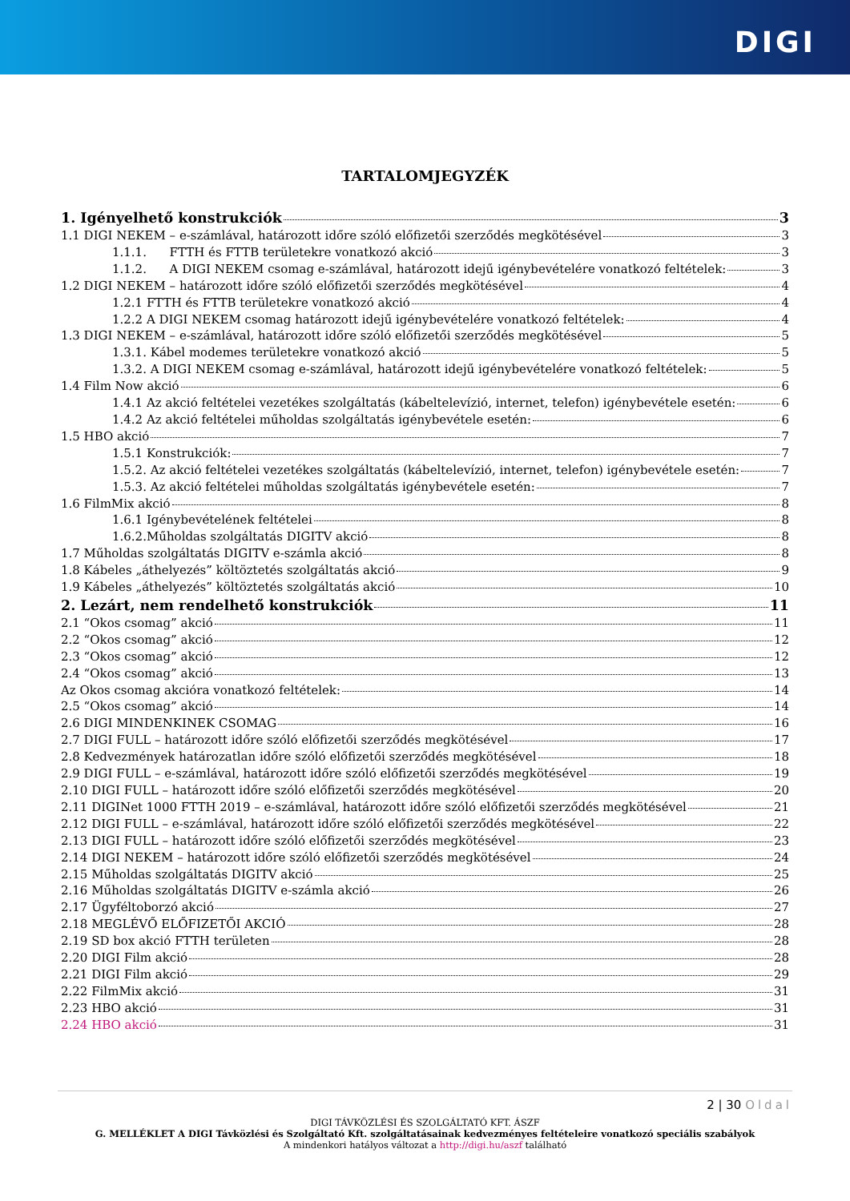DIGI
TARTALOMJEGYZÉK
1. Igényelhető konstrukciók 3
1.1 DIGI NEKEM – e-számlával, határozott időre szóló előfizetői szerződés megkötésével 3
1.1.1. FTTH és FTTB területekre vonatkozó akció 3
1.1.2. A DIGI NEKEM csomag e-számlával, határozott idejű igénybevételére vonatkozó feltételek: 3
1.2 DIGI NEKEM – határozott időre szóló előfizetői szerződés megkötésével 4
1.2.1 FTTH és FTTB területekre vonatkozó akció 4
1.2.2 A DIGI NEKEM csomag határozott idejű igénybevételére vonatkozó feltételek: 4
1.3 DIGI NEKEM – e-számlával, határozott időre szóló előfizetői szerződés megkötésével 5
1.3.1. Kábel modemes területekre vonatkozó akció 5
1.3.2. A DIGI NEKEM csomag e-számlával, határozott idejű igénybevételére vonatkozó feltételek: 5
1.4 Film Now akció 6
1.4.1 Az akció feltételei vezetékes szolgáltatás (kábeltelevízió, internet, telefon) igénybevétele esetén: 6
1.4.2 Az akció feltételei műholdas szolgáltatás igénybevétele esetén: 6
1.5 HBO akció 7
1.5.1 Konstrukciók: 7
1.5.2. Az akció feltételei vezetékes szolgáltatás (kábeltelevízió, internet, telefon) igénybevétele esetén: 7
1.5.3. Az akció feltételei műholdas szolgáltatás igénybevétele esetén: 7
1.6 FilmMix akció 8
1.6.1 Igénybevételének feltételei 8
1.6.2.Műholdas szolgáltatás DIGITV akció 8
1.7 Műholdas szolgáltatás DIGITV e-számla akció 8
1.8 Kábeles „áthelyezés” költöztetés szolgáltatás akció 9
1.9 Kábeles „áthelyezés” költöztetés szolgáltatás akció 10
2. Lezárt, nem rendelhető konstrukciók 11
2.1 “Okos csomag” akció 11
2.2 “Okos csomag” akció 12
2.3 “Okos csomag” akció 12
2.4 “Okos csomag” akció 13
Az Okos csomag akcióra vonatkozó feltételek: 14
2.5 “Okos csomag” akció 14
2.6 DIGI MINDENKINEK CSOMAG 16
2.7 DIGI FULL – határozott időre szóló előfizetői szerződés megkötésével 17
2.8 Kedvezmények határozatlan időre szóló előfizetői szerződés megkötésével 18
2.9 DIGI FULL – e-számlával, határozott időre szóló előfizetői szerződés megkötésével 19
2.10 DIGI FULL – határozott időre szóló előfizetői szerződés megkötésével 20
2.11 DIGINet 1000 FTTH 2019 – e-számlával, határozott időre szóló előfizetői szerződés megkötésével 21
2.12 DIGI FULL – e-számlával, határozott időre szóló előfizetői szerződés megkötésével 22
2.13 DIGI FULL – határozott időre szóló előfizetői szerződés megkötésével 23
2.14 DIGI NEKEM – határozott időre szóló előfizetői szerződés megkötésével 24
2.15 Műholdas szolgáltatás DIGITV akció 25
2.16 Műholdas szolgáltatás DIGITV e-számla akció 26
2.17 Ügyféltoborzó akció 27
2.18 MEGLÉVŐ ELŐFIZETŐI AKCIÓ 28
2.19 SD box akció FTTH területen 28
2.20 DIGI Film akció 28
2.21 DIGI Film akció 29
2.22 FilmMix akció 31
2.23 HBO akció 31
2.24 HBO akció 31
2 | 30 Oldal
DIGI TÁVKÖZLÉSI ÉS SZOLGÁLTATÓ KFT. ÁSZF
G. MELLÉKLET A DIGI Távközlési és Szolgáltató Kft. szolgáltatásainak kedvezményes feltételeire vonatkozó speciális szabályok
A mindenkori hatályos változat a http://digi.hu/aszf található